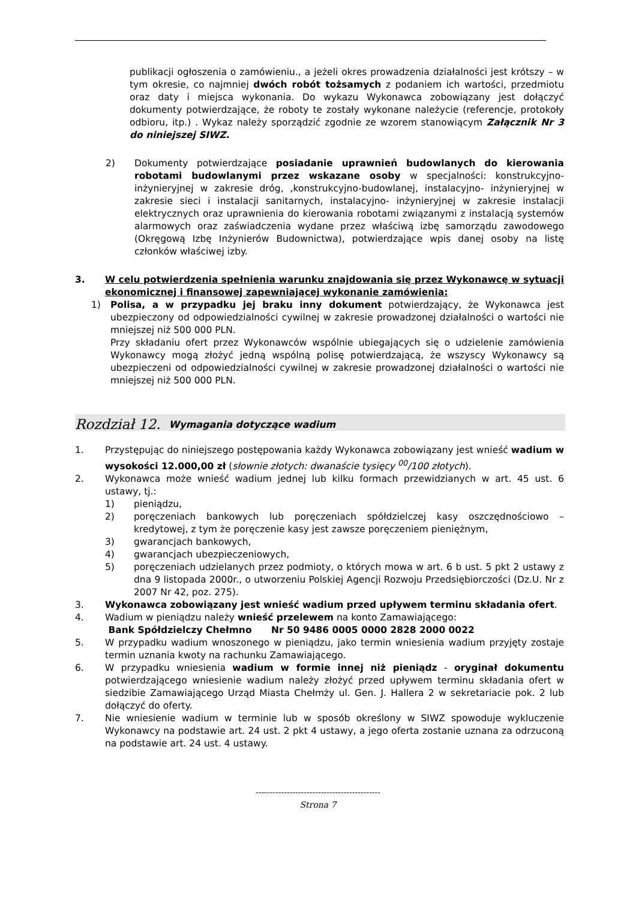publikacji ogłoszenia o zamówieniu., a jeżeli okres prowadzenia działalności jest krótszy – w tym okresie, co najmniej dwóch robót tożsamych z podaniem ich wartości, przedmiotu oraz daty i miejsca wykonania. Do wykazu Wykonawca zobowiązany jest dołączyć dokumenty potwierdzające, że roboty te zostały wykonane należycie (referencje, protokoły odbioru, itp.) . Wykaz należy sporządzić zgodnie ze wzorem stanowiącym Załącznik Nr 3 do niniejszej SIWZ.
2) Dokumenty potwierdzające posiadanie uprawnień budowlanych do kierowania robotami budowlanymi przez wskazane osoby w specjalności: konstrukcyjno- inżynieryjnej w zakresie dróg, ,konstrukcyjno-budowlanej, instalacyjno- inżynieryjnej w zakresie sieci i instalacji sanitarnych, instalacyjno- inżynieryjnej w zakresie instalacji elektrycznych oraz uprawnienia do kierowania robotami związanymi z instalacją systemów alarmowych oraz zaświadczenia wydane przez właściwą izbę samorządu zawodowego (Okręgową Izbę Inżynierów Budownictwa), potwierdzające wpis danej osoby na listę członków właściwej izby.
3. W celu potwierdzenia spełnienia warunku znajdowania się przez Wykonawcę w sytuacji ekonomicznej i finansowej zapewniającej wykonanie zamówienia:
1) Polisa, a w przypadku jej braku inny dokument potwierdzający, że Wykonawca jest ubezpieczony od odpowiedzialności cywilnej w zakresie prowadzonej działalności o wartości nie mniejszej niż 500 000 PLN.
Przy składaniu ofert przez Wykonawców wspólnie ubiegających się o udzielenie zamówienia Wykonawcy mogą złożyć jedną wspólną polisę potwierdzającą, że wszyscy Wykonawcy są ubezpieczeni od odpowiedzialności cywilnej w zakresie prowadzonej działalności o wartości nie mniejszej niż 500 000 PLN.
Rozdział 12. Wymagania dotyczące wadium
1. Przystępując do niniejszego postępowania każdy Wykonawca zobowiązany jest wnieść wadium w wysokości 12.000,00 zł (słownie złotych: dwanaście tysięcy <sup>00</sup>/100 złotych).
2. Wykonawca może wnieść wadium jednej lub kilku formach przewidzianych w art. 45 ust. 6 ustawy, tj.:
1) pieniądzu,
2) poręczeniach bankowych lub poręczeniach spółdzielczej kasy oszczędnościowo – kredytowej, z tym że poręczenie kasy jest zawsze poręczeniem pieniężnym,
3) gwarancjach bankowych,
4) gwarancjach ubezpieczeniowych,
5) poręczeniach udzielanych przez podmioty, o których mowa w art. 6 b ust. 5 pkt 2 ustawy z dna 9 listopada 2000r., o utworzeniu Polskiej Agencji Rozwoju Przedsiębiorczości (Dz.U. Nr z 2007 Nr 42, poz. 275).
3. Wykonawca zobowiązany jest wnieść wadium przed upływem terminu składania ofert.
4. Wadium w pieniądzu należy wnieść przelewem na konto Zamawiającego:
Bank Spółdzielczy Chełmno Nr 50 9486 0005 0000 2828 2000 0022
5. W przypadku wadium wnoszonego w pieniądzu, jako termin wniesienia wadium przyjęty zostaje termin uznania kwoty na rachunku Zamawiającego.
6. W przypadku wniesienia wadium w formie innej niż pieniądz - oryginał dokumentu potwierdzającego wniesienie wadium należy złożyć przed upływem terminu składania ofert w siedzibie Zamawiającego Urząd Miasta Chełmży ul. Gen. J. Hallera 2 w sekretariacie pok. 2 lub dołączyć do oferty.
7. Nie wniesienie wadium w terminie lub w sposób określony w SIWZ spowoduje wykluczenie Wykonawcy na podstawie art. 24 ust. 2 pkt 4 ustawy, a jego oferta zostanie uznana za odrzuconą na podstawie art. 24 ust. 4 ustawy.
--------------------------------------------
Strona 7